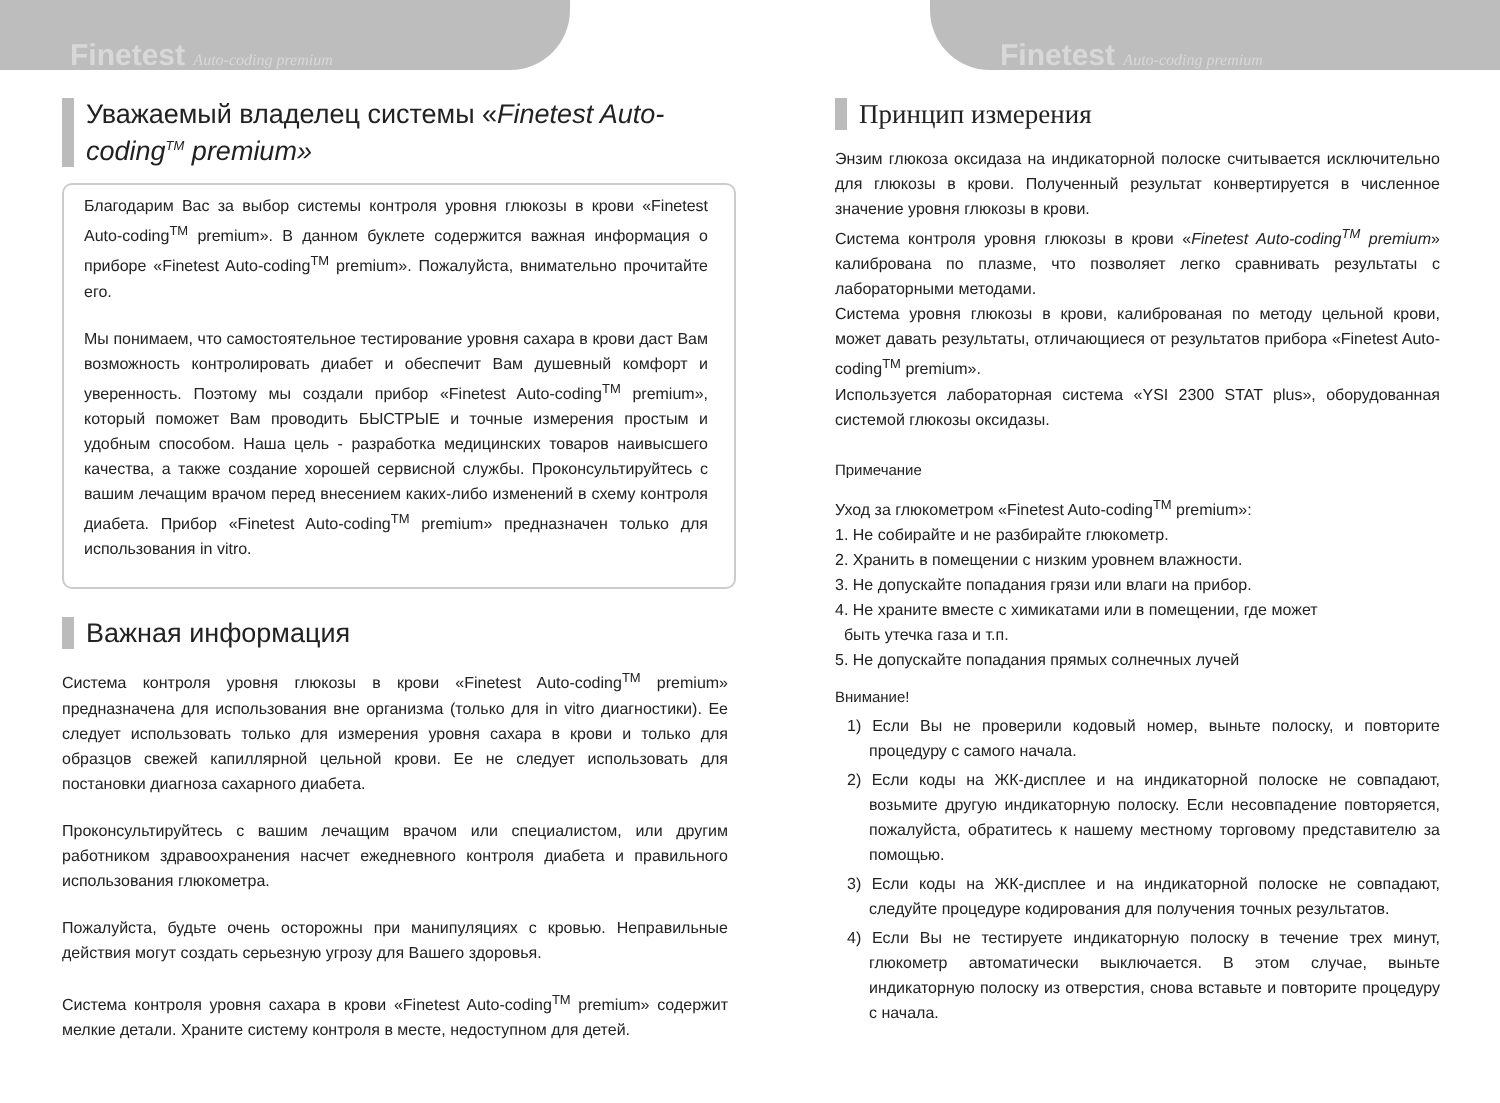Finetest Auto-coding premium
Уважаемый владелец системы «Finetest Auto-coding<sup>TM</sup> premium»
Благодарим Вас за выбор системы контроля уровня глюкозы в крови «Finetest Auto-coding<sup>TM</sup> premium». В данном буклете содержится важная информация о приборе «Finetest Auto-coding<sup>TM</sup> premium». Пожалуйста, внимательно прочитайте его.
Мы понимаем, что самостоятельное тестирование уровня сахара в крови даст Вам возможность контролировать диабет и обеспечит Вам душевный комфорт и уверенность. Поэтому мы создали прибор «Finetest Auto-coding<sup>TM</sup> premium», который поможет Вам проводить БЫСТРЫЕ и точные измерения простым и удобным способом. Наша цель - разработка медицинских товаров наивысшего качества, а также создание хорошей сервисной службы. Проконсультируйтесь с вашим лечащим врачом перед внесением каких-либо изменений в схему контроля диабета. Прибор «Finetest Auto-coding<sup>TM</sup> premium» предназначен только для использования in vitro.
Важная информация
Система контроля уровня глюкозы в крови «Finetest Auto-coding<sup>TM</sup> premium» предназначена для использования вне организма (только для in vitro диагностики). Ее следует использовать только для измерения уровня сахара в крови и только для образцов свежей капиллярной цельной крови. Ее не следует использовать для постановки диагноза сахарного диабета.
Проконсультируйтесь с вашим лечащим врачом или специалистом, или другим работником здравоохранения насчет ежедневного контроля диабета и правильного использования глюкометра.
Пожалуйста, будьте очень осторожны при манипуляциях с кровью. Неправильные действия могут создать серьезную угрозу для Вашего здоровья.
Система контроля уровня сахара в крови «Finetest Auto-coding<sup>TM</sup> premium» содержит мелкие детали. Храните систему контроля в месте, недоступном для детей.
Finetest Auto-coding premium
Принцип измерения
Энзим глюкоза оксидаза на индикаторной полоске считывается исключительно для глюкозы в крови. Полученный результат конвертируется в численное значение уровня глюкозы в крови.
Система контроля уровня глюкозы в крови «Finetest Auto-coding<sup>TM</sup> premium» калибрована по плазме, что позволяет легко сравнивать результаты с лабораторными методами.
Система уровня глюкозы в крови, калиброваная по методу цельной крови, может давать результаты, отличающиеся от результатов прибора «Finetest Auto-coding<sup>TM</sup> premium».
Используется лабораторная система «YSI 2300 STAT plus», оборудованная системой глюкозы оксидазы.
Примечание
Уход за глюкометром «Finetest Auto-coding<sup>TM</sup> premium»:
1. Не собирайте и не разбирайте глюкометр.
2. Хранить в помещении с низким уровнем влажности.
3. Не допускайте попадания грязи или влаги на прибор.
4. Не храните вместе с химикатами или в помещении, где может
быть утечка газа и т.п.
5. Не допускайте попадания прямых солнечных лучей
Внимание!
1) Если Вы не проверили кодовый номер, выньте полоску, и повторите процедуру с самого начала.
2) Если коды на ЖК-дисплее и на индикаторной полоске не совпадают, возьмите другую индикаторную полоску. Если несовпадение повторяется, пожалуйста, обратитесь к нашему местному торговому представителю за помощью.
3) Если коды на ЖК-дисплее и на индикаторной полоске не совпадают, следуйте процедуре кодирования для получения точных результатов.
4) Если Вы не тестируете индикаторную полоску в течение трех минут, глюкометр автоматически выключается. В этом случае, выньте индикаторную полоску из отверстия, снова вставьте и повторите процедуру с начала.